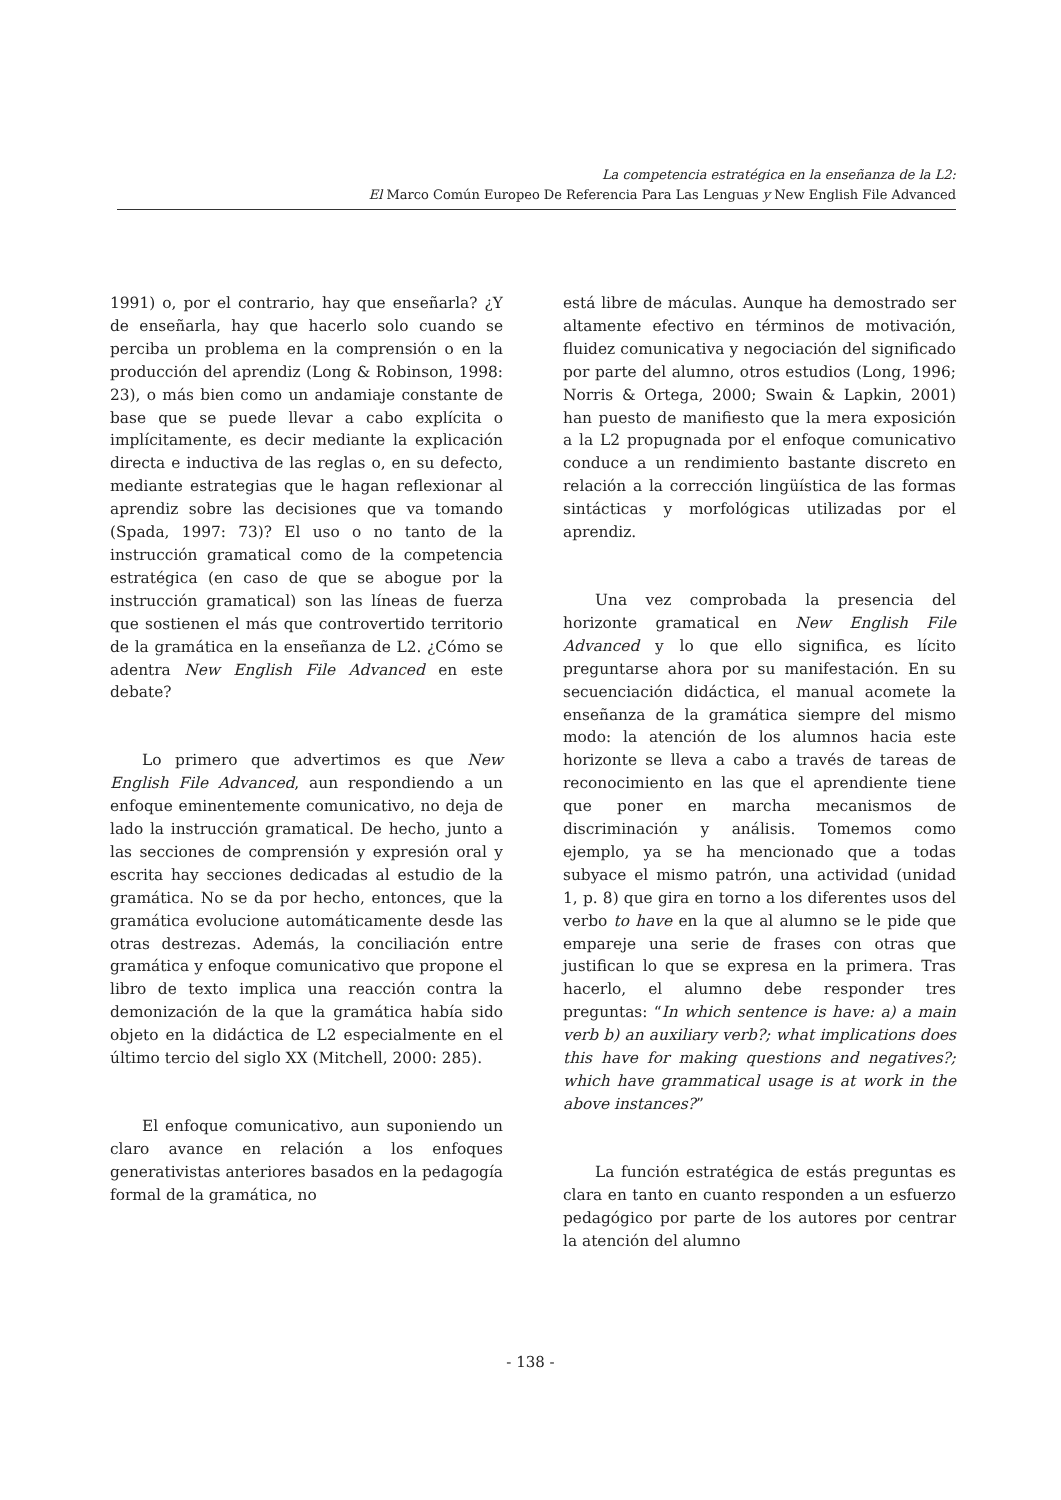La competencia estratégica en la enseñanza de la L2:
El Marco Común Europeo De Referencia Para Las Lenguas y New English File Advanced
1991) o, por el contrario, hay que enseñarla? ¿Y de enseñarla, hay que hacerlo solo cuando se perciba un problema en la comprensión o en la producción del aprendiz (Long & Robinson, 1998: 23), o más bien como un andamiaje constante de base que se puede llevar a cabo explícita o implícitamente, es decir mediante la explicación directa e inductiva de las reglas o, en su defecto, mediante estrategias que le hagan reflexionar al aprendiz sobre las decisiones que va tomando (Spada, 1997: 73)? El uso o no tanto de la instrucción gramatical como de la competencia estratégica (en caso de que se abogue por la instrucción gramatical) son las líneas de fuerza que sostienen el más que controvertido territorio de la gramática en la enseñanza de L2. ¿Cómo se adentra New English File Advanced en este debate?
Lo primero que advertimos es que New English File Advanced, aun respondiendo a un enfoque eminentemente comunicativo, no deja de lado la instrucción gramatical. De hecho, junto a las secciones de comprensión y expresión oral y escrita hay secciones dedicadas al estudio de la gramática. No se da por hecho, entonces, que la gramática evolucione automáticamente desde las otras destrezas. Además, la conciliación entre gramática y enfoque comunicativo que propone el libro de texto implica una reacción contra la demonización de la que la gramática había sido objeto en la didáctica de L2 especialmente en el último tercio del siglo XX (Mitchell, 2000: 285).
El enfoque comunicativo, aun suponiendo un claro avance en relación a los enfoques generativistas anteriores basados en la pedagogía formal de la gramática, no
está libre de máculas. Aunque ha demostrado ser altamente efectivo en términos de motivación, fluidez comunicativa y negociación del significado por parte del alumno, otros estudios (Long, 1996; Norris & Ortega, 2000; Swain & Lapkin, 2001) han puesto de manifiesto que la mera exposición a la L2 propugnada por el enfoque comunicativo conduce a un rendimiento bastante discreto en relación a la corrección lingüística de las formas sintácticas y morfológicas utilizadas por el aprendiz.
Una vez comprobada la presencia del horizonte gramatical en New English File Advanced y lo que ello significa, es lícito preguntarse ahora por su manifestación. En su secuenciación didáctica, el manual acomete la enseñanza de la gramática siempre del mismo modo: la atención de los alumnos hacia este horizonte se lleva a cabo a través de tareas de reconocimiento en las que el aprendiente tiene que poner en marcha mecanismos de discriminación y análisis. Tomemos como ejemplo, ya se ha mencionado que a todas subyace el mismo patrón, una actividad (unidad 1, p. 8) que gira en torno a los diferentes usos del verbo to have en la que al alumno se le pide que empareje una serie de frases con otras que justifican lo que se expresa en la primera. Tras hacerlo, el alumno debe responder tres preguntas: “In which sentence is have: a) a main verb b) an auxiliary verb?; what implications does this have for making questions and negatives?; which have grammatical usage is at work in the above instances?”
La función estratégica de estás preguntas es clara en tanto en cuanto responden a un esfuerzo pedagógico por parte de los autores por centrar la atención del alumno
- 138 -